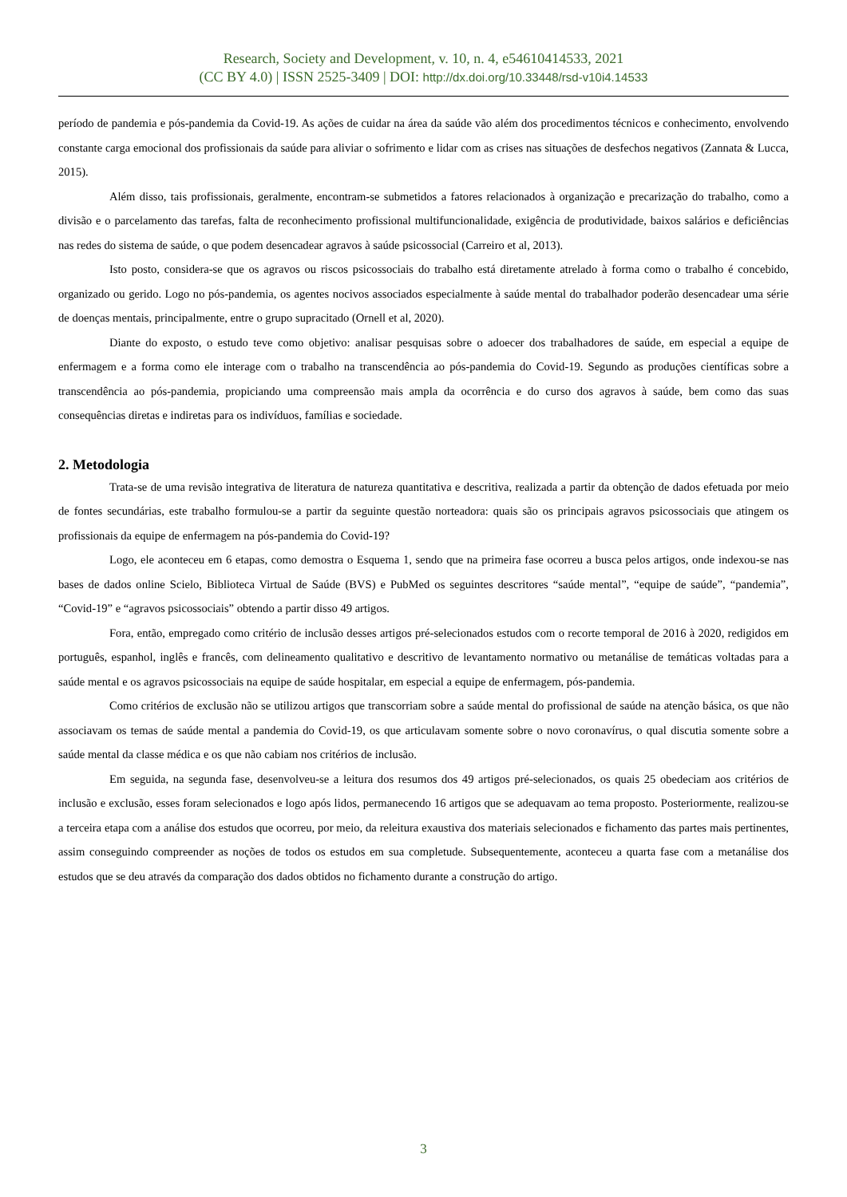Research, Society and Development, v. 10, n. 4, e54610414533, 2021
(CC BY 4.0) | ISSN 2525-3409 | DOI: http://dx.doi.org/10.33448/rsd-v10i4.14533
período de pandemia e pós-pandemia da Covid-19. As ações de cuidar na área da saúde vão além dos procedimentos técnicos e conhecimento, envolvendo constante carga emocional dos profissionais da saúde para aliviar o sofrimento e lidar com as crises nas situações de desfechos negativos (Zannata & Lucca, 2015).
Além disso, tais profissionais, geralmente, encontram-se submetidos a fatores relacionados à organização e precarização do trabalho, como a divisão e o parcelamento das tarefas, falta de reconhecimento profissional multifuncionalidade, exigência de produtividade, baixos salários e deficiências nas redes do sistema de saúde, o que podem desencadear agravos à saúde psicossocial (Carreiro et al, 2013).
Isto posto, considera-se que os agravos ou riscos psicossociais do trabalho está diretamente atrelado à forma como o trabalho é concebido, organizado ou gerido. Logo no pós-pandemia, os agentes nocivos associados especialmente à saúde mental do trabalhador poderão desencadear uma série de doenças mentais, principalmente, entre o grupo supracitado (Ornell et al, 2020).
Diante do exposto, o estudo teve como objetivo: analisar pesquisas sobre o adoecer dos trabalhadores de saúde, em especial a equipe de enfermagem e a forma como ele interage com o trabalho na transcendência ao pós-pandemia do Covid-19. Segundo as produções científicas sobre a transcendência ao pós-pandemia, propiciando uma compreensão mais ampla da ocorrência e do curso dos agravos à saúde, bem como das suas consequências diretas e indiretas para os indivíduos, famílias e sociedade.
2. Metodologia
Trata-se de uma revisão integrativa de literatura de natureza quantitativa e descritiva, realizada a partir da obtenção de dados efetuada por meio de fontes secundárias, este trabalho formulou-se a partir da seguinte questão norteadora: quais são os principais agravos psicossociais que atingem os profissionais da equipe de enfermagem na pós-pandemia do Covid-19?
Logo, ele aconteceu em 6 etapas, como demostra o Esquema 1, sendo que na primeira fase ocorreu a busca pelos artigos, onde indexou-se nas bases de dados online Scielo, Biblioteca Virtual de Saúde (BVS) e PubMed os seguintes descritores “saúde mental”, “equipe de saúde”, “pandemia”, “Covid-19” e “agravos psicossociais” obtendo a partir disso 49 artigos.
Fora, então, empregado como critério de inclusão desses artigos pré-selecionados estudos com o recorte temporal de 2016 à 2020, redigidos em português, espanhol, inglês e francês, com delineamento qualitativo e descritivo de levantamento normativo ou metanálise de temáticas voltadas para a saúde mental e os agravos psicossociais na equipe de saúde hospitalar, em especial a equipe de enfermagem, pós-pandemia.
Como critérios de exclusão não se utilizou artigos que transcorriam sobre a saúde mental do profissional de saúde na atenção básica, os que não associavam os temas de saúde mental a pandemia do Covid-19, os que articulavam somente sobre o novo coronavírus, o qual discutia somente sobre a saúde mental da classe médica e os que não cabiam nos critérios de inclusão.
Em seguida, na segunda fase, desenvolveu-se a leitura dos resumos dos 49 artigos pré-selecionados, os quais 25 obedeciam aos critérios de inclusão e exclusão, esses foram selecionados e logo após lidos, permanecendo 16 artigos que se adequavam ao tema proposto. Posteriormente, realizou-se a terceira etapa com a análise dos estudos que ocorreu, por meio, da releitura exaustiva dos materiais selecionados e fichamento das partes mais pertinentes, assim conseguindo compreender as noções de todos os estudos em sua completude. Subsequentemente, aconteceu a quarta fase com a metanálise dos estudos que se deu através da comparação dos dados obtidos no fichamento durante a construção do artigo.
3